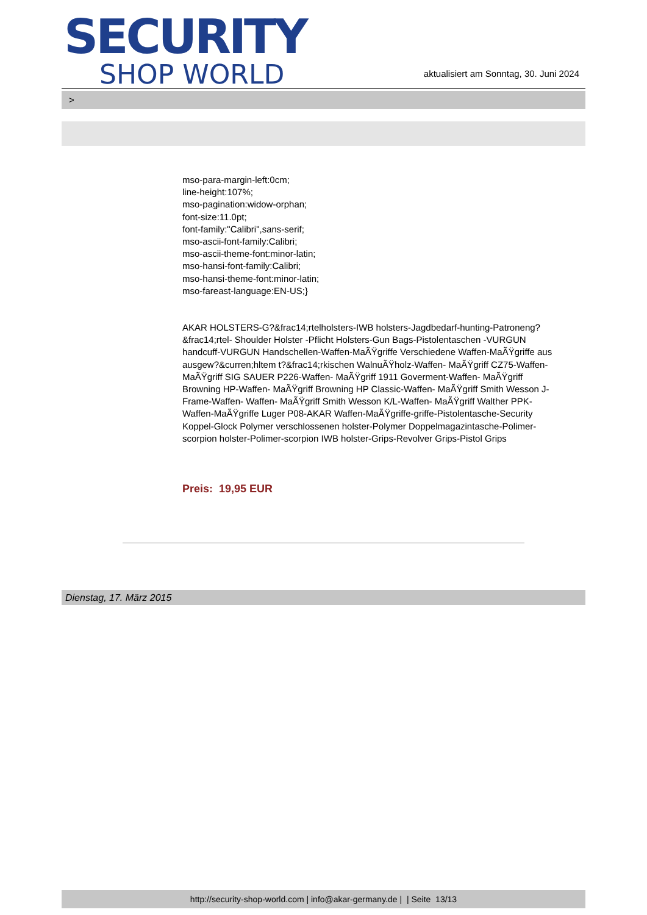SECURITY
SHOP WORLD
aktualisiert am Sonntag, 30. Juni 2024
>
mso-para-margin-left:0cm;
line-height:107%;
mso-pagination:widow-orphan;
font-size:11.0pt;
font-family:"Calibri",sans-serif;
mso-ascii-font-family:Calibri;
mso-ascii-theme-font:minor-latin;
mso-hansi-font-family:Calibri;
mso-hansi-theme-font:minor-latin;
mso-fareast-language:EN-US;}
AKAR HOLSTERS-G?&frac14;rtelholsters-IWB holsters-Jagdbedarf-hunting-Patroneng?&frac14;rtel- Shoulder Holster -Pflicht Holsters-Gun Bags-Pistolentaschen -VURGUN handcuff-VURGUN Handschellen-Waffen-MaÃŸgriffe Verschiedene Waffen-MaÃŸgriffe aus ausgew?&curren;hltem t?&frac14;rkischen WalnuÃŸholz-Waffen- MaÃŸgriff CZ75-Waffen- MaÃŸgriff SIG SAUER P226-Waffen- MaÃŸgriff 1911 Goverment-Waffen- MaÃŸgriff Browning HP-Waffen- MaÃŸgriff Browning HP Classic-Waffen- MaÃŸgriff Smith Wesson J-Frame-Waffen- Waffen- MaÃŸgriff Smith Wesson K/L-Waffen- MaÃŸgriff Walther PPK-Waffen-MaÃŸgriffe Luger P08-AKAR Waffen-MaÃŸgriffe-griffe-Pistolentasche-Security Koppel-Glock Polymer verschlossenen holster-Polymer Doppelmagazintasche-Polimer-scorpion holster-Polimer-scorpion IWB holster-Grips-Revolver Grips-Pistol Grips
Preis: 19,95 EUR
Dienstag, 17. März 2015
http://security-shop-world.com | info@akar-germany.de | | Seite 13/13